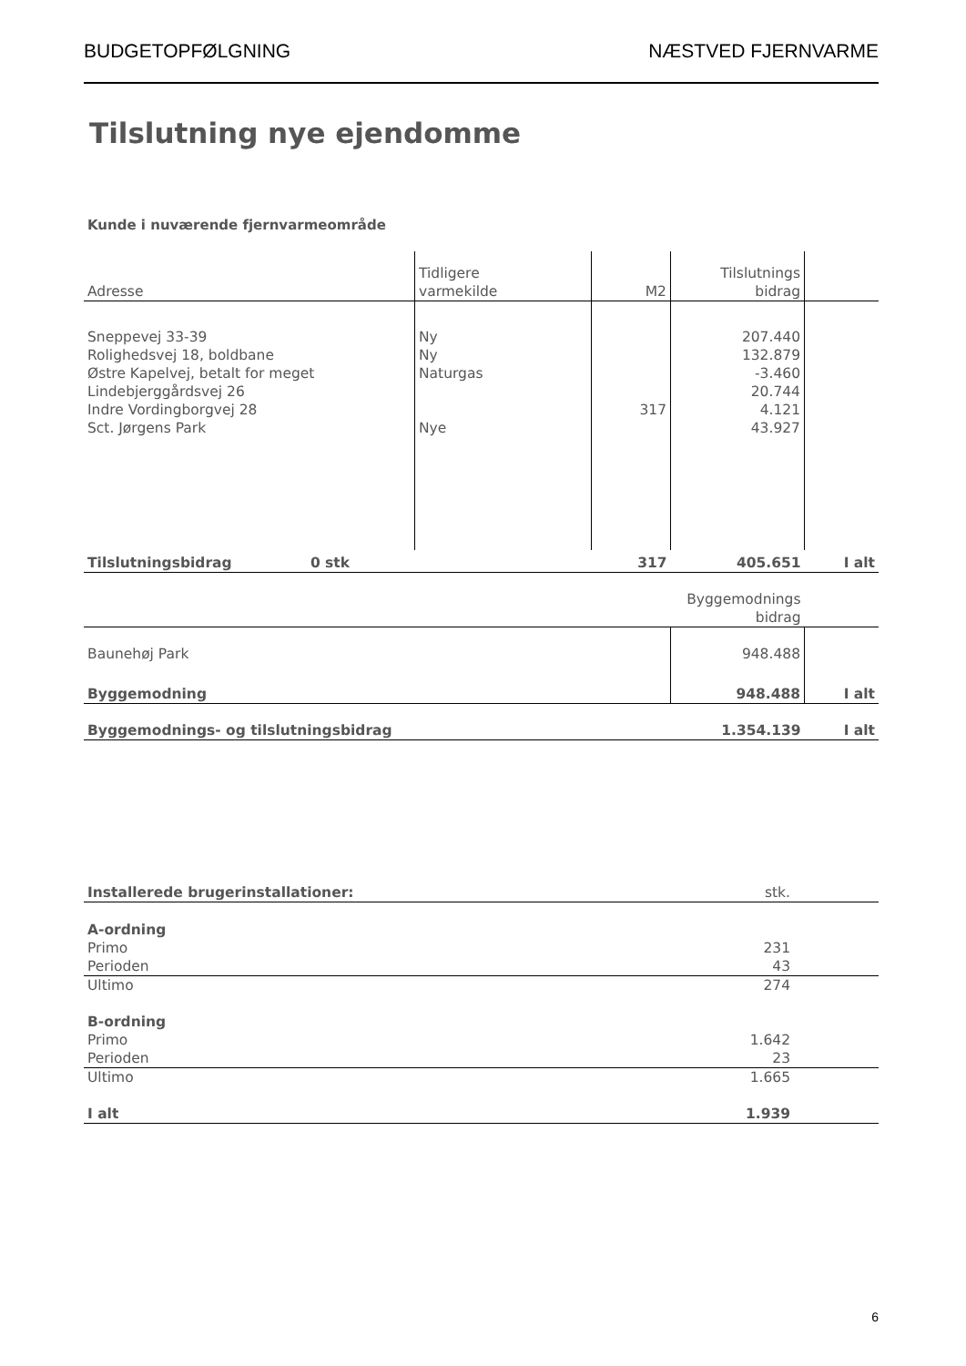BUDGETOPFØLGNING NÆSTVED FJERNVARME
Tilslutning nye ejendomme
Kunde i nuværende fjernvarmeområde
| Adresse | Tidligere varmekilde | M2 | Tilslutnings bidrag | |
| --- | --- | --- | --- | --- |
| Sneppevej 33-39 | Ny | | 207.440 | |
| Rolighedsvej 18, boldbane | Ny | | 132.879 | |
| Østre Kapelvej, betalt for meget | Naturgas | | -3.460 | |
| Lindebjerggårdsvej 26 | | | 20.744 | |
| Indre Vordingborgvej 28 | | 317 | 4.121 | |
| Sct. Jørgens Park | Nye | | 43.927 | |
| Tilslutningsbidrag 0 stk | | 317 | 405.651 | I alt |
| | | | Byggemodnings bidrag | |
| Baunehøj Park | | | 948.488 | |
| Byggemodning | | | 948.488 | I alt |
| Byggemodnings- og tilslutningsbidrag | | | 1.354.139 | I alt |
| Installerede brugerinstallationer: | stk. | |
| A-ordning | | |
| Primo | 231 | |
| Perioden | 43 | |
| Ultimo | 274 | |
| B-ordning | | |
| Primo | 1.642 | |
| Perioden | 23 | |
| Ultimo | 1.665 | |
| I alt | 1.939 | |
6